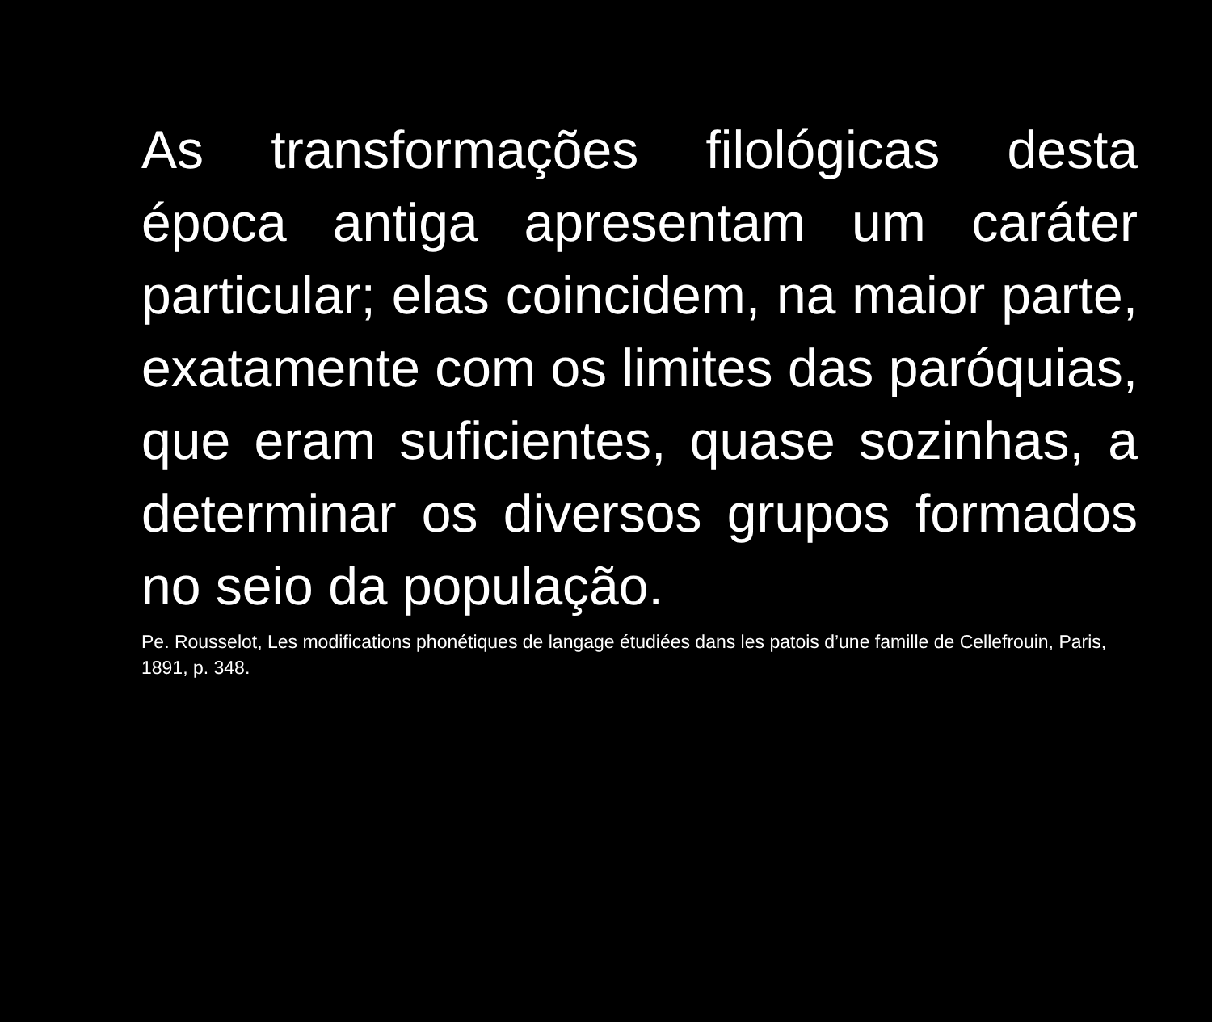As transformações filológicas desta época antiga apresentam um caráter particular; elas coincidem, na maior parte, exatamente com os limites das paróquias, que eram suficientes, quase sozinhas, a determinar os diversos grupos formados no seio da população.
Pe. Rousselot, Les modifications phonétiques de langage étudiées dans les patois d’une famille de Cellefrouin, Paris, 1891, p. 348.